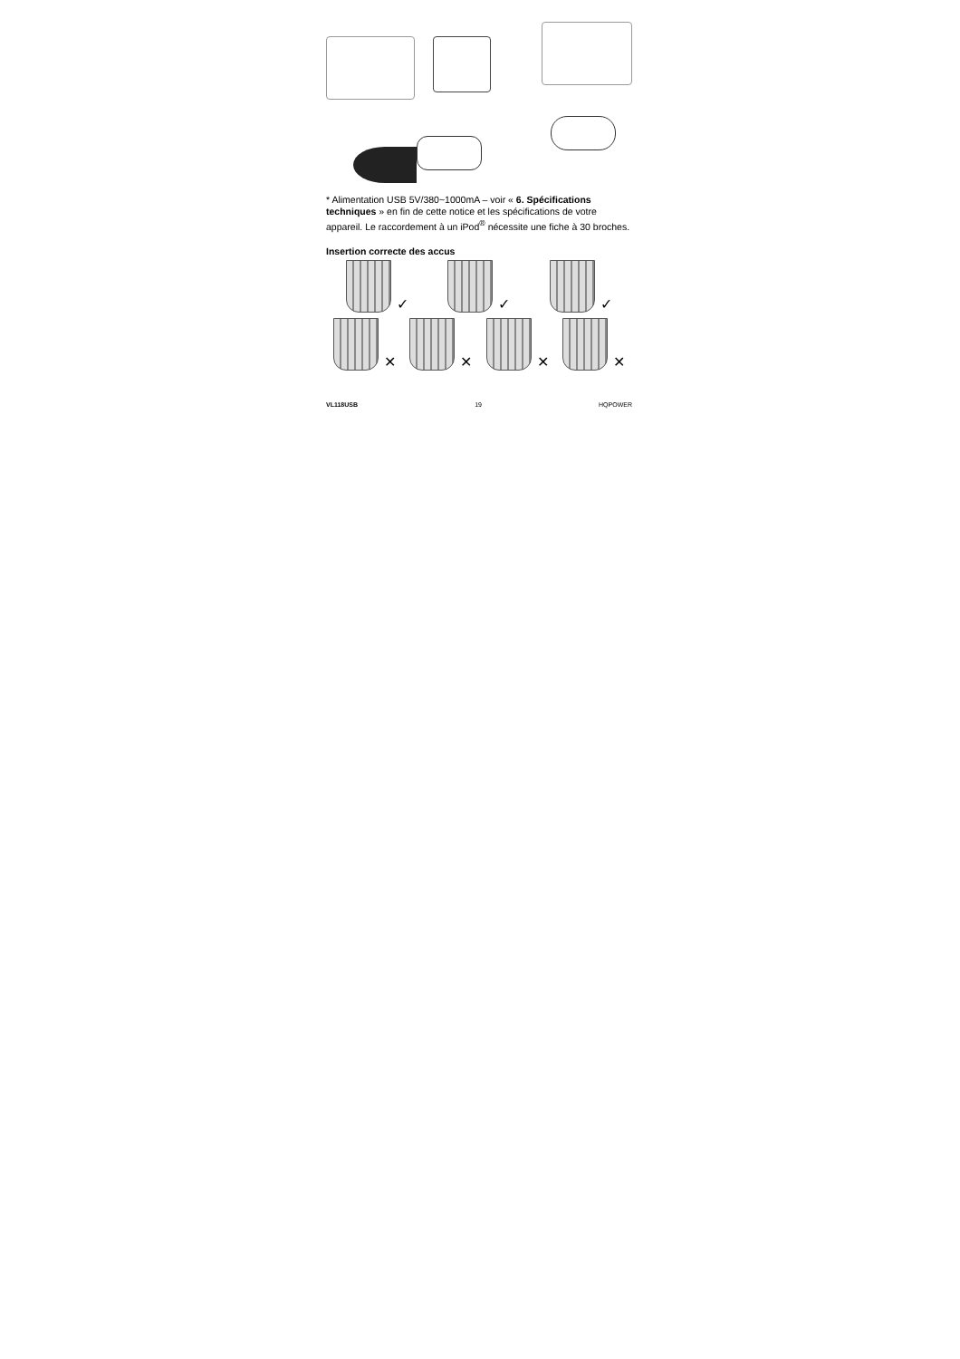* Alimentation USB 5V/380~1000mA – voir « 6. Spécifications techniques » en fin de cette notice et les spécifications de votre appareil. Le raccordement à un iPod<sup>®</sup> nécessite une fiche à 30 broches.
Insertion correcte des accus
✓ ✓ ✓
✕ ✕ ✕ ✕
VL118USB 19 HQPOWER